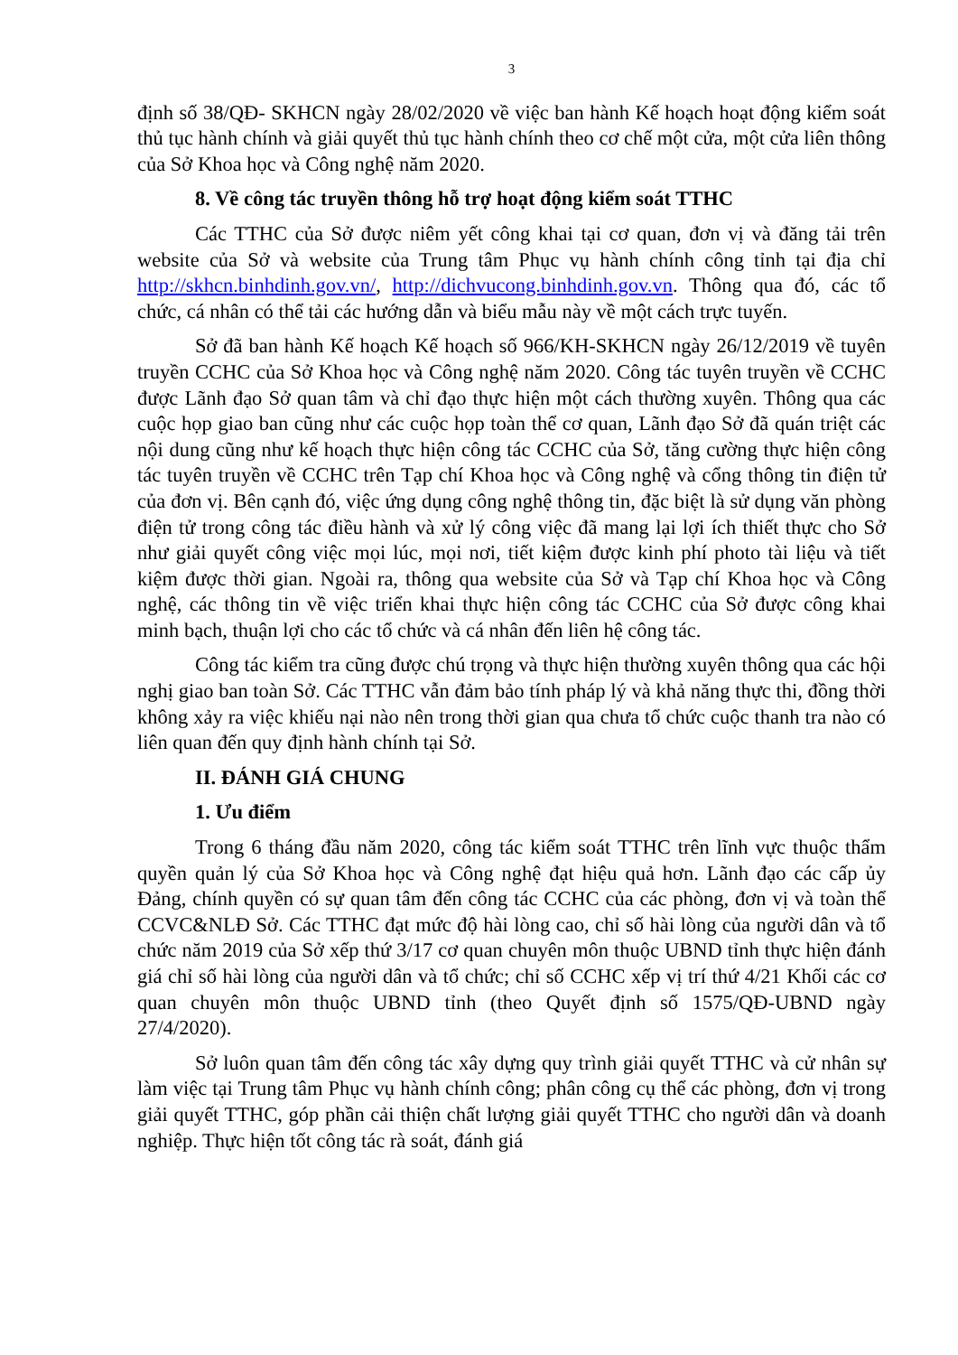3
định số 38/QĐ- SKHCN ngày 28/02/2020 về việc ban hành Kế hoạch hoạt động kiểm soát thủ tục hành chính và giải quyết thủ tục hành chính theo cơ chế một cửa, một cửa liên thông của Sở Khoa học và Công nghệ năm 2020.
8. Về công tác truyền thông hỗ trợ hoạt động kiểm soát TTHC
Các TTHC của Sở được niêm yết công khai tại cơ quan, đơn vị và đăng tải trên website của Sở và website của Trung tâm Phục vụ hành chính công tỉnh tại địa chỉ http://skhcn.binhdinh.gov.vn/, http://dichvucong.binhdinh.gov.vn. Thông qua đó, các tổ chức, cá nhân có thể tải các hướng dẫn và biểu mẫu này về một cách trực tuyến.
Sở đã ban hành Kế hoạch Kế hoạch số 966/KH-SKHCN ngày 26/12/2019 về tuyên truyền CCHC của Sở Khoa học và Công nghệ năm 2020. Công tác tuyên truyền về CCHC được Lãnh đạo Sở quan tâm và chỉ đạo thực hiện một cách thường xuyên. Thông qua các cuộc họp giao ban cũng như các cuộc họp toàn thể cơ quan, Lãnh đạo Sở đã quán triệt các nội dung cũng như kế hoạch thực hiện công tác CCHC của Sở, tăng cường thực hiện công tác tuyên truyền về CCHC trên Tạp chí Khoa học và Công nghệ và cổng thông tin điện tử của đơn vị. Bên cạnh đó, việc ứng dụng công nghệ thông tin, đặc biệt là sử dụng văn phòng điện tử trong công tác điều hành và xử lý công việc đã mang lại lợi ích thiết thực cho Sở như giải quyết công việc mọi lúc, mọi nơi, tiết kiệm được kinh phí photo tài liệu và tiết kiệm được thời gian. Ngoài ra, thông qua website của Sở và Tạp chí Khoa học và Công nghệ, các thông tin về việc triển khai thực hiện công tác CCHC của Sở được công khai minh bạch, thuận lợi cho các tổ chức và cá nhân đến liên hệ công tác.
Công tác kiểm tra cũng được chú trọng và thực hiện thường xuyên thông qua các hội nghị giao ban toàn Sở. Các TTHC vẫn đảm bảo tính pháp lý và khả năng thực thi, đồng thời không xảy ra việc khiếu nại nào nên trong thời gian qua chưa tổ chức cuộc thanh tra nào có liên quan đến quy định hành chính tại Sở.
II. ĐÁNH GIÁ CHUNG
1. Ưu điểm
Trong 6 tháng đầu năm 2020, công tác kiểm soát TTHC trên lĩnh vực thuộc thẩm quyền quản lý của Sở Khoa học và Công nghệ đạt hiệu quả hơn. Lãnh đạo các cấp ủy Đảng, chính quyền có sự quan tâm đến công tác CCHC của các phòng, đơn vị và toàn thể CCVC&NLĐ Sở. Các TTHC đạt mức độ hài lòng cao, chỉ số hài lòng của người dân và tổ chức năm 2019 của Sở xếp thứ 3/17 cơ quan chuyên môn thuộc UBND tỉnh thực hiện đánh giá chỉ số hài lòng của người dân và tổ chức; chỉ số CCHC xếp vị trí thứ 4/21 Khối các cơ quan chuyên môn thuộc UBND tỉnh (theo Quyết định số 1575/QĐ-UBND ngày 27/4/2020).
Sở luôn quan tâm đến công tác xây dựng quy trình giải quyết TTHC và cử nhân sự làm việc tại Trung tâm Phục vụ hành chính công; phân công cụ thể các phòng, đơn vị trong giải quyết TTHC, góp phần cải thiện chất lượng giải quyết TTHC cho người dân và doanh nghiệp. Thực hiện tốt công tác rà soát, đánh giá